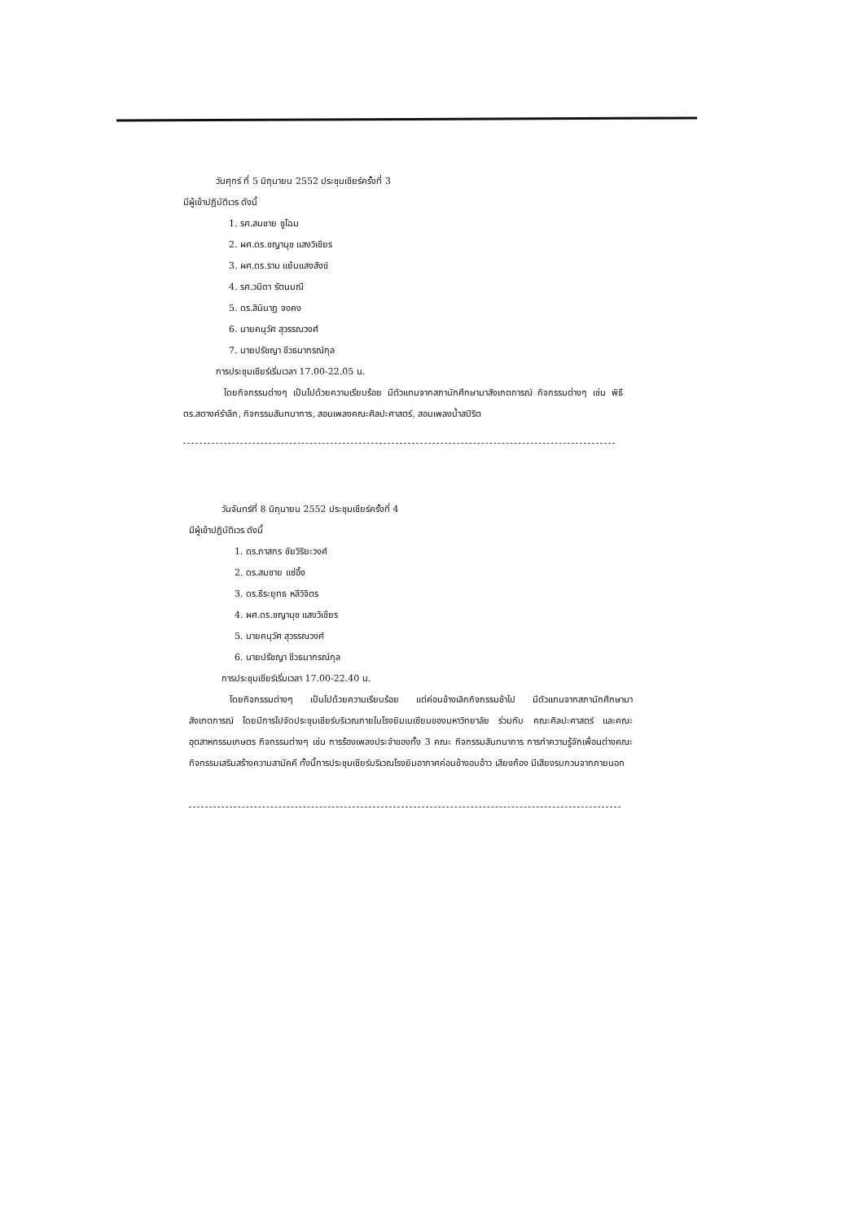วันศุกร์ ที่ 5 มิถุนายน 2552 ประชุมเชียร์ครั้งที่ 3
มีผู้เข้าปฏิบัติเวร ดังนี้
1. รศ.สมชาย ชูโฉม
2. ผศ.ดร.ชญานุช แสงวิเชียร
3. ผศ.ดร.ราม แย้มแสงสังข์
4. รศ.วนิดา รัตนมณี
5. ดร.สินินาฏ จงคง
6. นายคนุวัศ สุวรรณวงศ์
7. นายปรัชญา ชีวธนากรณ์กุล
การประชุมเชียร์เริ่มเวลา 17.00-22.05 น.
โดยกิจกรรมต่างๆ เป็นไปด้วยความเรียบร้อย มีตัวแทนจากสภานักศึกษามาสังเกตการณ์ กิจกรรมต่างๆ เช่น พิธีดร.สตางค์รำลึก, กิจกรรมสันทนาการ, สอนเพลงคณะศิลปะศาสตร์, สอนเพลงน้ำสปิริต
วันจันทร์ที่ 8 มิถุนายน 2552 ประชุมเชียร์ครั้งที่ 4
มีผู้เข้าปฏิบัติเวร ดังนี้
1. ดร.ภาสกร ชัยวิริยะวงศ์
2. ดร.สมชาย แซ่อึ้ง
3. ดร.ธีระยุทธ หลีวิจิตร
4. ผศ.ดร.ชญานุช แสงวิเชียร
5. นายคนุวัศ สุวรรณวงศ์
6. นายปรัชญา ชีวธนากรณ์กุล
การประชุมเชียร์เริ่มเวลา 17.00-22.40 น.
โดยกิจกรรมต่างๆ เป็นไปด้วยความเรียบร้อย แต่ค่อนข้างเลิกกิจกรรมช้าไป มีตัวแทนจากสภานักศึกษามาสังเกตการณ์ โดยมีการไปจัดประชุมเชียร์บริเวณภายในโรงยิมเนเซียมของมหาวิทยาลัย ร่วมกับ คณะศิลปะศาสตร์ และคณะอุตสาหกรรมเกษตร กิจกรรมต่างๆ เช่น การร้องเพลงประจำของทั้ง 3 คณะ กิจกรรมสันทนาการ การทำความรู้จักเพื่อนต่างคณะ กิจกรรมเสริมสร้างความสามัคคี ทั้งนี้การประชุมเชียร์บริเวณโรงยิมอากาศค่อนข้างอบอ้าว เสียงก้อง มีเสียงรบกวนจากภายนอก